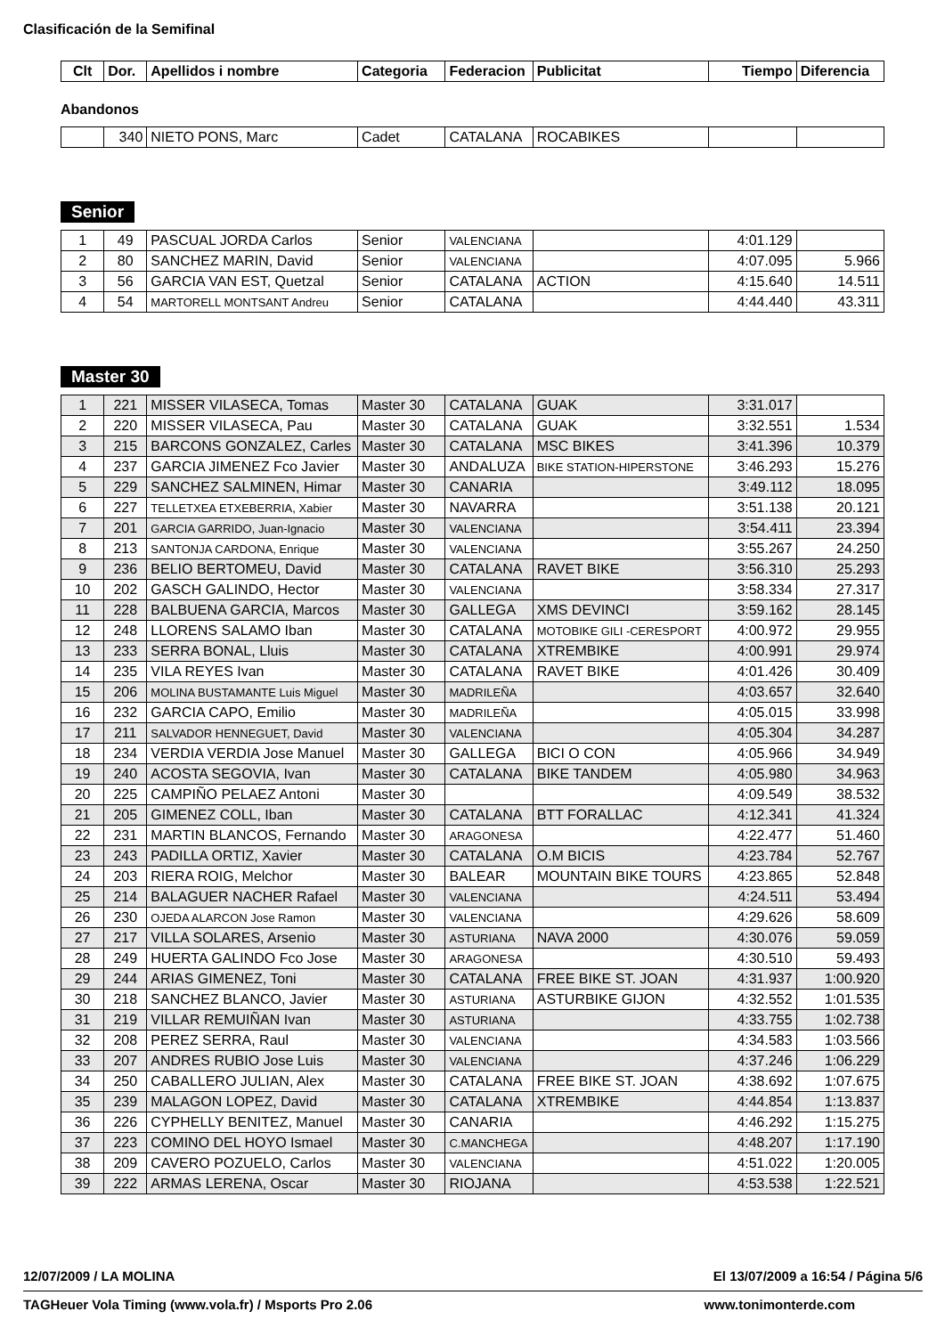Clasificación de la Semifinal
| Clt | Dor. | Apellidos i nombre | Categoria | Federacion | Publicitat | Tiempo | Diferencia |
| --- | --- | --- | --- | --- | --- | --- | --- |
Abandonos
| | 340 | NIETO PONS, Marc | Cadet | CATALANA | ROCABIKES | | |
Senior
| 1 | 49 | PASCUAL JORDA Carlos | Senior | VALENCIANA | | 4:01.129 | |
| 2 | 80 | SANCHEZ MARIN, David | Senior | VALENCIANA | | 4:07.095 | 5.966 |
| 3 | 56 | GARCIA VAN EST, Quetzal | Senior | CATALANA | ACTION | 4:15.640 | 14.511 |
| 4 | 54 | MARTORELL MONTSANT Andreu | Senior | CATALANA | | 4:44.440 | 43.311 |
Master 30
| 1 | 221 | MISSER VILASECA, Tomas | Master 30 | CATALANA | GUAK | 3:31.017 | |
| 2 | 220 | MISSER VILASECA, Pau | Master 30 | CATALANA | GUAK | 3:32.551 | 1.534 |
| 3 | 215 | BARCONS GONZALEZ, Carles | Master 30 | CATALANA | MSC BIKES | 3:41.396 | 10.379 |
| 4 | 237 | GARCIA JIMENEZ Fco Javier | Master 30 | ANDALUZA | BIKE STATION-HIPERSTONE | 3:46.293 | 15.276 |
| 5 | 229 | SANCHEZ SALMINEN, Himar | Master 30 | CANARIA | | 3:49.112 | 18.095 |
| 6 | 227 | TELLETXEA ETXEBERRIA, Xabier | Master 30 | NAVARRA | | 3:51.138 | 20.121 |
| 7 | 201 | GARCIA GARRIDO, Juan-Ignacio | Master 30 | VALENCIANA | | 3:54.411 | 23.394 |
| 8 | 213 | SANTONJA CARDONA, Enrique | Master 30 | VALENCIANA | | 3:55.267 | 24.250 |
| 9 | 236 | BELIO BERTOMEU, David | Master 30 | CATALANA | RAVET BIKE | 3:56.310 | 25.293 |
| 10 | 202 | GASCH GALINDO, Hector | Master 30 | VALENCIANA | | 3:58.334 | 27.317 |
| 11 | 228 | BALBUENA GARCIA, Marcos | Master 30 | GALLEGA | XMS DEVINCI | 3:59.162 | 28.145 |
| 12 | 248 | LLORENS SALAMO Iban | Master 30 | CATALANA | MOTOBIKE GILI -CERESPORT | 4:00.972 | 29.955 |
| 13 | 233 | SERRA BONAL, Lluis | Master 30 | CATALANA | XTREMBIKE | 4:00.991 | 29.974 |
| 14 | 235 | VILA REYES Ivan | Master 30 | CATALANA | RAVET BIKE | 4:01.426 | 30.409 |
| 15 | 206 | MOLINA BUSTAMANTE Luis Miguel | Master 30 | MADRILEÑA | | 4:03.657 | 32.640 |
| 16 | 232 | GARCIA CAPO, Emilio | Master 30 | MADRILEÑA | | 4:05.015 | 33.998 |
| 17 | 211 | SALVADOR HENNEGUET, David | Master 30 | VALENCIANA | | 4:05.304 | 34.287 |
| 18 | 234 | VERDIA VERDIA Jose Manuel | Master 30 | GALLEGA | BICI O CON | 4:05.966 | 34.949 |
| 19 | 240 | ACOSTA SEGOVIA, Ivan | Master 30 | CATALANA | BIKE TANDEM | 4:05.980 | 34.963 |
| 20 | 225 | CAMPIÑO PELAEZ Antoni | Master 30 | | | 4:09.549 | 38.532 |
| 21 | 205 | GIMENEZ COLL, Iban | Master 30 | CATALANA | BTT FORALLAC | 4:12.341 | 41.324 |
| 22 | 231 | MARTIN BLANCOS, Fernando | Master 30 | ARAGONESA | | 4:22.477 | 51.460 |
| 23 | 243 | PADILLA ORTIZ, Xavier | Master 30 | CATALANA | O.M BICIS | 4:23.784 | 52.767 |
| 24 | 203 | RIERA ROIG, Melchor | Master 30 | BALEAR | MOUNTAIN BIKE TOURS | 4:23.865 | 52.848 |
| 25 | 214 | BALAGUER NACHER Rafael | Master 30 | VALENCIANA | | 4:24.511 | 53.494 |
| 26 | 230 | OJEDA ALARCON Jose Ramon | Master 30 | VALENCIANA | | 4:29.626 | 58.609 |
| 27 | 217 | VILLA SOLARES, Arsenio | Master 30 | ASTURIANA | NAVA 2000 | 4:30.076 | 59.059 |
| 28 | 249 | HUERTA GALINDO Fco Jose | Master 30 | ARAGONESA | | 4:30.510 | 59.493 |
| 29 | 244 | ARIAS GIMENEZ, Toni | Master 30 | CATALANA | FREE BIKE ST. JOAN | 4:31.937 | 1:00.920 |
| 30 | 218 | SANCHEZ BLANCO, Javier | Master 30 | ASTURIANA | ASTURBIKE GIJON | 4:32.552 | 1:01.535 |
| 31 | 219 | VILLAR REMUIÑAN Ivan | Master 30 | ASTURIANA | | 4:33.755 | 1:02.738 |
| 32 | 208 | PEREZ SERRA, Raul | Master 30 | VALENCIANA | | 4:34.583 | 1:03.566 |
| 33 | 207 | ANDRES RUBIO Jose Luis | Master 30 | VALENCIANA | | 4:37.246 | 1:06.229 |
| 34 | 250 | CABALLERO JULIAN, Alex | Master 30 | CATALANA | FREE BIKE ST. JOAN | 4:38.692 | 1:07.675 |
| 35 | 239 | MALAGON LOPEZ, David | Master 30 | CATALANA | XTREMBIKE | 4:44.854 | 1:13.837 |
| 36 | 226 | CYPHELLY BENITEZ, Manuel | Master 30 | CANARIA | | 4:46.292 | 1:15.275 |
| 37 | 223 | COMINO DEL HOYO Ismael | Master 30 | C.MANCHEGA | | 4:48.207 | 1:17.190 |
| 38 | 209 | CAVERO POZUELO, Carlos | Master 30 | VALENCIANA | | 4:51.022 | 1:20.005 |
| 39 | 222 | ARMAS LERENA, Oscar | Master 30 | RIOJANA | | 4:53.538 | 1:22.521 |
12/07/2009 / LA MOLINA El 13/07/2009 a 16:54 / Página 5/6
TAGHeuer Vola Timing (www.vola.fr) / Msports Pro 2.06 www.tonimonterde.com